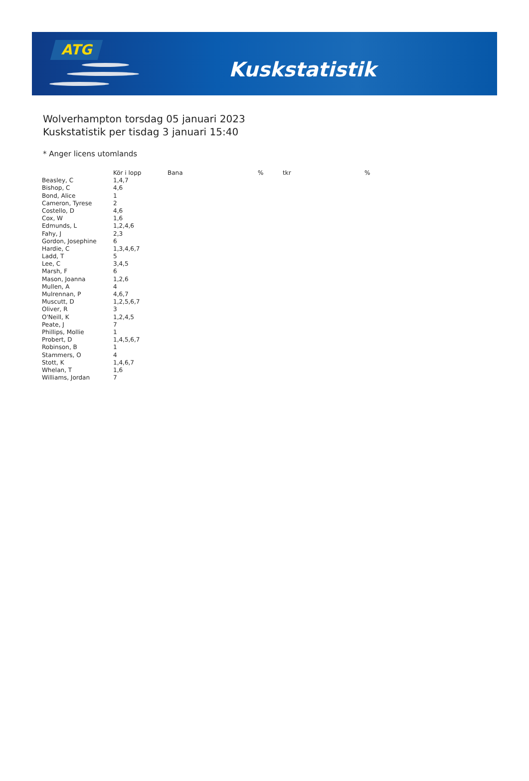ATG
Kuskstatistik
Wolverhampton torsdag 05 januari 2023
Kuskstatistik per tisdag 3 januari 15:40
* Anger licens utomlands
| | Kör i lopp | Bana | % | tkr | % |
| --- | --- | --- | --- | --- | --- |
| Beasley, C | 1,4,7 | | | | |
| Bishop, C | 4,6 | | | | |
| Bond, Alice | 1 | | | | |
| Cameron, Tyrese | 2 | | | | |
| Costello, D | 4,6 | | | | |
| Cox, W | 1,6 | | | | |
| Edmunds, L | 1,2,4,6 | | | | |
| Fahy, J | 2,3 | | | | |
| Gordon, Josephine | 6 | | | | |
| Hardie, C | 1,3,4,6,7 | | | | |
| Ladd, T | 5 | | | | |
| Lee, C | 3,4,5 | | | | |
| Marsh, F | 6 | | | | |
| Mason, Joanna | 1,2,6 | | | | |
| Mullen, A | 4 | | | | |
| Mulrennan, P | 4,6,7 | | | | |
| Muscutt, D | 1,2,5,6,7 | | | | |
| Oliver, R | 3 | | | | |
| O'Neill, K | 1,2,4,5 | | | | |
| Peate, J | 7 | | | | |
| Phillips, Mollie | 1 | | | | |
| Probert, D | 1,4,5,6,7 | | | | |
| Robinson, B | 1 | | | | |
| Stammers, O | 4 | | | | |
| Stott, K | 1,4,6,7 | | | | |
| Whelan, T | 1,6 | | | | |
| Williams, Jordan | 7 | | | | |